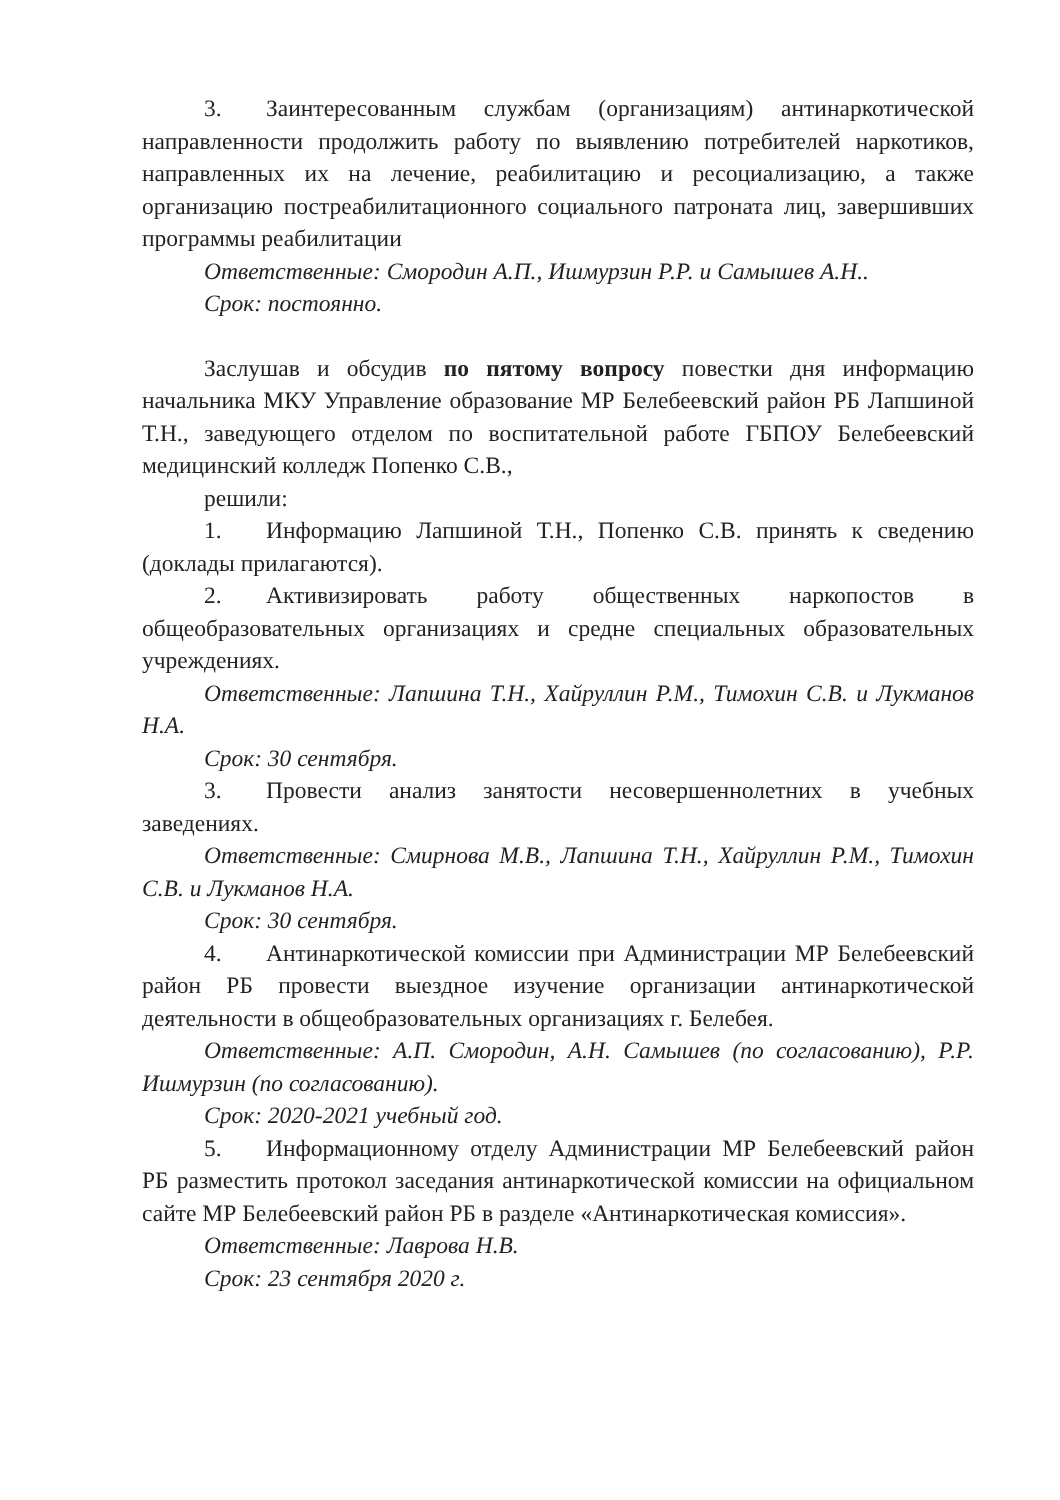3. Заинтересованным службам (организациям) антинаркотической направленности продолжить работу по выявлению потребителей наркотиков, направленных их на лечение, реабилитацию и ресоциализацию, а также организацию постреабилитационного социального патроната лиц, завершивших программы реабилитации
Ответственные: Смородин А.П., Ишмурзин Р.Р. и Самышев А.Н..
Срок: постоянно.
Заслушав и обсудив по пятому вопросу повестки дня информацию начальника МКУ Управление образование МР Белебеевский район РБ Лапшиной Т.Н., заведующего отделом по воспитательной работе ГБПОУ Белебеевский медицинский колледж Попенко С.В.,
решили:
1. Информацию Лапшиной Т.Н., Попенко С.В. принять к сведению (доклады прилагаются).
2. Активизировать работу общественных наркопостов в общеобразовательных организациях и средне специальных образовательных учреждениях.
Ответственные: Лапшина Т.Н., Хайруллин Р.М., Тимохин С.В. и Лукманов Н.А.
Срок: 30 сентября.
3. Провести анализ занятости несовершеннолетних в учебных заведениях.
Ответственные: Смирнова М.В., Лапшина Т.Н., Хайруллин Р.М., Тимохин С.В. и Лукманов Н.А.
Срок: 30 сентября.
4. Антинаркотической комиссии при Администрации МР Белебеевский район РБ провести выездное изучение организации антинаркотической деятельности в общеобразовательных организациях г. Белебея.
Ответственные: А.П. Смородин, А.Н. Самышев (по согласованию), Р.Р. Ишмурзин (по согласованию).
Срок: 2020-2021 учебный год.
5. Информационному отделу Администрации МР Белебеевский район РБ разместить протокол заседания антинаркотической комиссии на официальном сайте МР Белебеевский район РБ в разделе «Антинаркотическая комиссия».
Ответственные: Лаврова Н.В.
Срок: 23 сентября 2020 г.